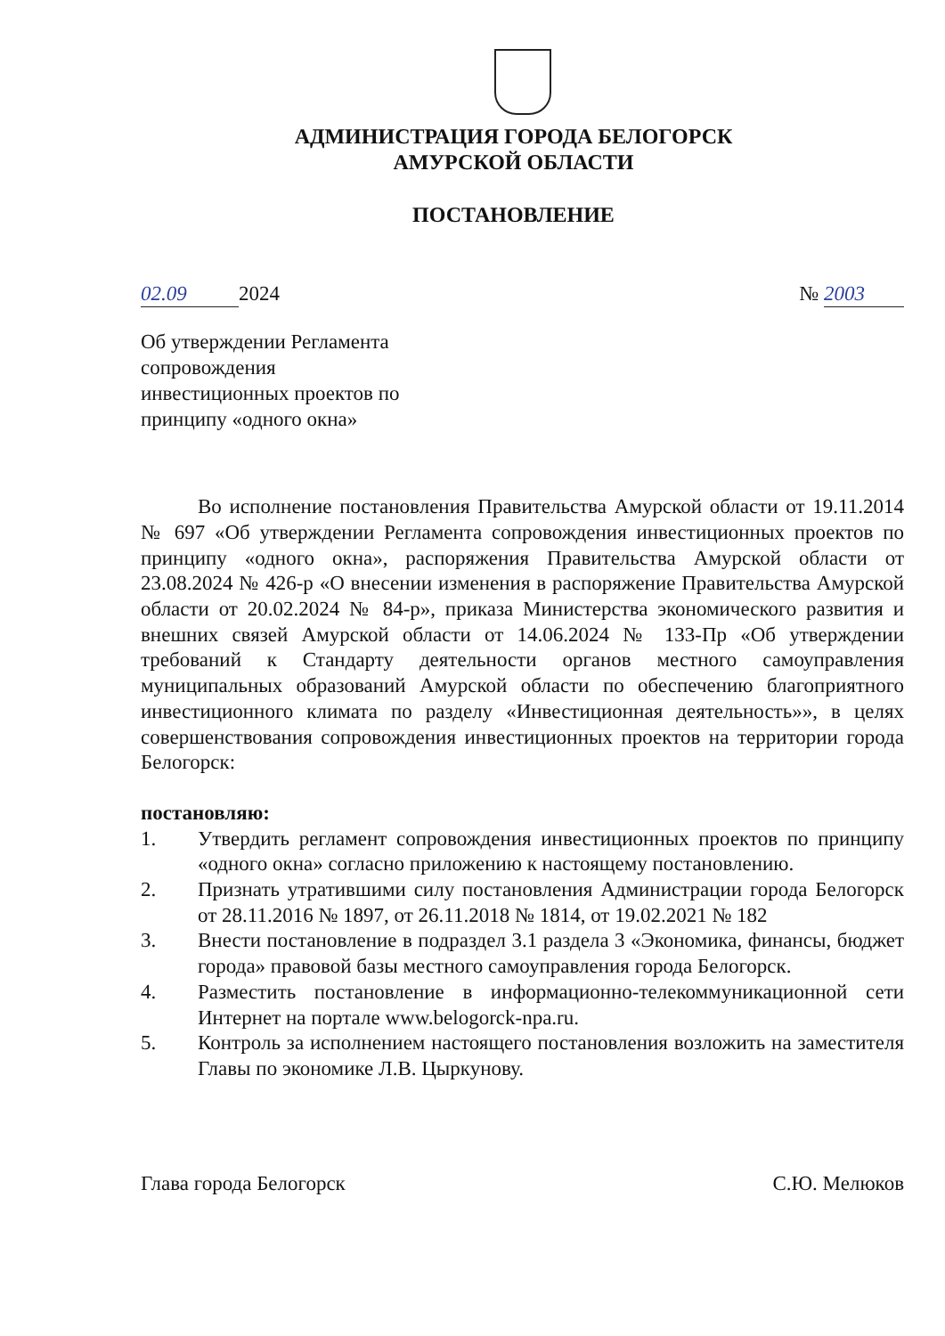АДМИНИСТРАЦИЯ ГОРОДА БЕЛОГОРСК
АМУРСКОЙ ОБЛАСТИ
ПОСТАНОВЛЕНИЕ
02.09 2024 № 2003
Об утверждении Регламента сопровождения инвестиционных проектов по принципу «одного окна»
Во исполнение постановления Правительства Амурской области от 19.11.2014 № 697 «Об утверждении Регламента сопровождения инвестиционных проектов по принципу «одного окна», распоряжения Правительства Амурской области от 23.08.2024 № 426-р «О внесении изменения в распоряжение Правительства Амурской области от 20.02.2024 № 84-р», приказа Министерства экономического развития и внешних связей Амурской области от 14.06.2024 № 133-Пр «Об утверждении требований к Стандарту деятельности органов местного самоуправления муниципальных образований Амурской области по обеспечению благоприятного инвестиционного климата по разделу «Инвестиционная деятельность»», в целях совершенствования сопровождения инвестиционных проектов на территории города Белогорск:
постановляю:
1. Утвердить регламент сопровождения инвестиционных проектов по принципу «одного окна» согласно приложению к настоящему постановлению.
2. Признать утратившими силу постановления Администрации города Белогорск от 28.11.2016 № 1897, от 26.11.2018 № 1814, от 19.02.2021 № 182
3. Внести постановление в подраздел 3.1 раздела 3 «Экономика, финансы, бюджет города» правовой базы местного самоуправления города Белогорск.
4. Разместить постановление в информационно-телекоммуникационной сети Интернет на портале www.belogorck-npa.ru.
5. Контроль за исполнением настоящего постановления возложить на заместителя Главы по экономике Л.В. Цыркунову.
Глава города Белогорск С.Ю. Мелюков